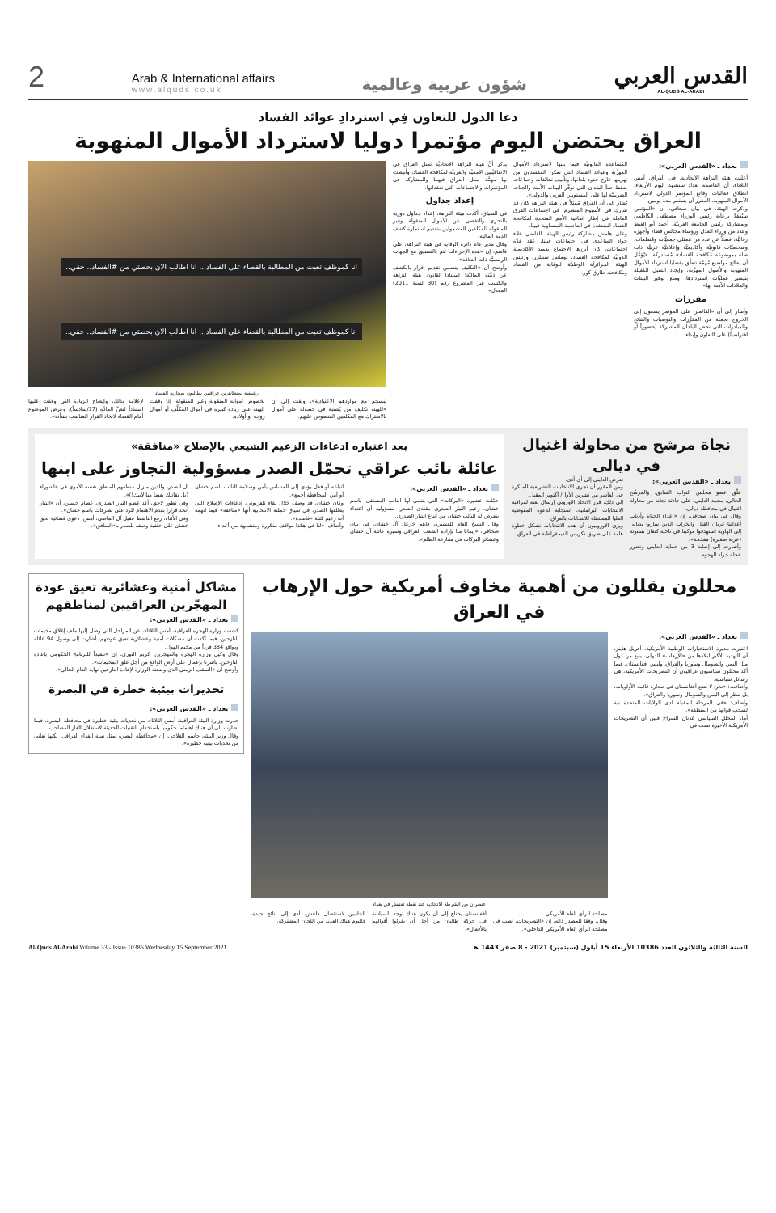2
Arab & International affairs
www.alquds.co.uk
شؤون عربية وعالمية
القدس العربي
AL-QUDS AL-ARABI
دعا الدول للتعاون فِي استردادِ عوائد الفساد
العراق يحتضن اليوم مؤتمرا دوليا لاسترداد الأموال المنهوبة
بغداد ـ «القدس العربي»:
أعلنت هيئة النزاهة الاتحادية، في العراق، أمس الثلاثاء، أن العاصمة بغداد ستشهد اليوم الأربعاء، انطلاق فعاليات وقائع المؤتمر الدولي لاسترداد الأموال المنهوبة، المقرر أن يستمر مدة يومين.
وذكرت الهيئة، في بيان صحافي، أن «المؤتمر، سيُعقدُ برعاية رئيس الوزراء مصطفى الكاظمي وبمشاركة رئيس الجامعة العربيَّة، أحمد أبو الغيط وعدد من وزراء العدل ورؤساء مجالس قضاء وأجهزة رقابيَّة، فضلاً عن عدد من مُمثلي جمعيَّات ومُنظمات، وشخصيَّات قانونيَّة وأكاديميَّة وإعلاميَّة عربيَّة ذات صلة بموضوعة مُكافحة الفساد» مُستدركة: «يُؤمَّل أن يعالج مواضيع مُهمَّة تتعلَّق بقضايا استرداد الأموال المنهوبة والأصول المهرَّبة، وإيجاد السبل الكفيلة بتيسير عمليَّات استردادها، ومنع توفير البيئات والملاذات الآمنة لها».
مقررات
وأشار إلى أن «القائمين على المؤتمر يسعون إلى الخروج بجملة من المقرَّرات والتوصيات والنتائج والمبادرات التي تحض البلدان المشاركة (حضوراً أو افتراضياً) على التعاون وإبداء
المُساعدة القانونيَّة فيما بينها لاسترداد الأموال المهرَّبة وعوائد الفساد التي تمكن المفسدون من تهريبها خارج حدود بلدانها، وتأليف تحالفات وجماعات ضغط ضدَّ البلدان التي توفِّر البيئات الآمنة والجنات الضريبيَّة لها على المستويين العربي والدولي».
يُشار إلى أن العراق مُمثلاً في هيئة النزاهة كان قد شارك في الأسبوع المنصرم، في اجتماعات الفرق العاملة في إطار اتفاقية الأمم المتحدة لمكافحة الفساد المنعقدة في العاصمة النمساوية فيينا.
وعلى هامش مشاركة رئيس الهيئة، القاضي علاء جواد الساعدي في اجتماعات فيينا، عقد عدَّة اجتماعات، كان أبرزها الاجتماع بعميد الأكاديمية الدوليَّة لمكافحة الفساد، توماس ستيلزر، ورئيس الهيئة الجزائريَّة الوطنيَّة للوقاية من الفساد ومكافحته طارق كور.
يذكر أنَّ هيئة النزاهة الاتحاديَّة تمثل العراق في الاتفاقيَّتين الأمميَّة والعربيَّة لمكافحة الفساد، وأنيطت بها مهمَّة تمثل العراق فيهما والمشاركة في المؤتمرات والاجتماعات التي تعقدانها.
إعداد جداول
في السياق، أكدت هيئة النزاهة، إعداد جداول دورية بالتحري والتقصي عن الأموال المنقولة وغير المنقولة للمكلفين المشمولين بتقديم استمارة كشف الذمة المالية.
وقال مدير عام دائرة الوقاية في هيئة النزاهة، علي قاسم، إن «هذه الإجراءات تتم بالتنسيق مع الجهات الرسميَّة ذات العلاقة».
وأوضح أن «التكليف يتضمن تقديم إقرار بالكشف عن ذمَّته الماليَّة؛ استنادا لقانون هيئة النزاهة والكسب غير المشروع رقم (30 لسنة 2011) المعدل».
انا كموظف تعبت من المطالبة بالقضاء على الفساد .. انا اطالب الان بحصتي من #الفساد.. حقي..
انا كموظف تعبت من المطالبة بالقضاء على الفساد .. انا اطالب الان بحصتي من #الفساد.. حقي..
أرشيفية لمتظاهرين عراقيين يطالبون بمحاربة الفساد
ينسجم مع مواردهم الاعتيادية»، ولفت إلى أن «للهيئة تكليف من يُشتبه في حصوله على أموال بالاشتراك مع المكلفين المنصوص عليهم.
بخصوص أمواله المنقولة وغير المنقولة، إذا وقفت الهيئة على زيادة كبيرة في أموال المُكلَّف أو أموال زوجه أو أولاده.
لإعلامه بذلك، وإيضاح الزيادة التي وقفت عليها استناداً لنصِّ المادَّة (17/سادساً)، وعرض الموضوع أمام القضاء لاتخاذ القرار المناسب بشأنه».
نجاة مرشح من محاولة اغتيال في ديالى
بغداد ـ «القدس العربي»:
علّق عضو مجلس النواب السابق، والمرشّح الحالي، محمد الدايني، على حادثة نجاته من محاولة اغتيال في محافظة ديالى.
وقال في بيان صحافي، إن «أعداء الحياة وأذناب أعداتنا غربان القتل والخراب الذين ساروا بديالى إلى الهاوية استهدفوا موكبنا في ناحية كنعان بستوتة (عربة صغيرة) مفخخة».
وأشارت إلى إصابة 3 من حماية الدايني وتضرر عجلة جراء الهجوم.
تعرض الدايني إلى أي أذى.
ومن المقرر أن تجري الانتخابات التشريعية المبكرة في العاشر من تشرين الأول/ أكتوبر المقبل.
إلى ذلك، قرر الاتحاد الأوروبي إرسال بعثة لمراقبة الانتخابات البرلمانية، استجابة لدعوة المفوضية العليا المستقلة للانتخابات بالعراق.
ويرى الأوروبيون أن هذه الانتخابات تشكل خطوة هامة على طريق تكريس الديمقراطية في العراق.
بعد اعتباره ادعاءات الزعيم الشيعي بالإصلاح «منافقة»
عائلة نائب عراقي تحمّل الصدر مسؤولية التجاوز على ابنها
بغداد ـ «القدس العربي»:
حمّلت عشيرة «البركات» التي ينتمي لها النائب المستقل، باسم خشان، زعيم التيار الصدري مقتدى الصدر، مسؤولية أي اعتداء يتعرض له النائب خشان من أتباع التيار الصدري.
وقال الشيخ العام للعشيرة، فاهم خزعل آل خشان، في بيان صحافي، «إيمانا منا بإرادة الشعب العراقي وسيرة عائلة آل خشان وعشائر البركات في مقارعة الظلم».
اتباعه أو فعل يؤدي إلى المساس بأمن وسلامة النائب باسم خشان أو أمن المحافظة أجمع».
وكان خشان، قد وصف خلال لقاء تلفزيوني، إدعاءات الإصلاح التي يطلقها الصدر، في سياق حملته الانتخابية أنها «منافقة» فيما اتهمه أنه زعيم كتلة «فاسدة».
وأضاف: «لنا في هكذا مواقف متكررة ومتشابهة من أعداء
آل الصدر، والذين مازال منطقهم المنطق نفسه الأموي في عاشوراء (بل نقاتلك بغضا منا لأبيك!)».
وفي تطور لاحق، أكد عضو التيار الصدري، عصام حسين، أن «التيار أتخذ قرارا بعدم الاهتمام للرد على تصرفات باسم خشان».
وفي الأثناء، رفع الناشط عقيل آل الماضي، أمس، دعوى قضائية بحق خشان على خلفية وصفه للصدر بـ«المنافق».
محللون يقللون من أهمية مخاوف أمريكية حول الإرهاب في العراق
بغداد ـ «القدس العربي»:
اعتبرت مديرة الاستخبارات الوطنية الأمريكية، أفريل هاينز، أن التهديد الأكبر لبلادها من «الإرهاب» الدولي، ينبع من دول مثل اليمن والصومال وسوريا والعراق، وليس أفغانستان، فيما أكد محللون سياسيون عراقيون أن التصريحات الأمريكية، هي رسائل سياسية.
وأضافت: «نحن لا نضع أفغانستان في صدارة قائمة الأولويات، بل ننظر إلى اليمن والصومال وسوريا والعراق».
وأضاف: «في المرحلة المقبلة لدى الولايات المتحدة نية لسحب قواتها من المنطقة».
أما، المحلل السياسي عدنان السراج فبين أن التصريحات الأمريكية الأخيرة تصب في
عنصران من الشرطة الاتحادية عند نقطة تفتيش في بغداد
مصلحة الرأي العام الأمريكي.
وقال، وفقا للمصدر ذاته، إن «التصريحات، تصب في مصلحة الرأي العام الأمريكي الداخلي».
أفغانستان يحتاج إلى أن يكون هناك توجه للسياسة في حركة طالبان من أجل أن يقرئوا أقوالهم بالأفعال».
الجانبين لاستئصال داعش، أدى إلى نتائج جيدة، فاليوم هناك العديد من اللجان المشتركة.
مشاكل أمنية وعشائرية تعيق عودة المهجّرين العراقيين لمناطقهم
بغداد ـ «القدس العربي»:
كشفت وزارة الهجرة العراقية، أمس الثلاثاء، عن المراحل التي وصل إليها ملف إغلاق مخيمات النازحين، فيما أكدت أن مشكلات أمنية وعشائرية تعيق عودتهم، أشارت إلى وصول 94 عائلة وبواقع 384 فرداً من مخيم الهول.
وقال وكيل وزارة الهجرة والمهجرين، كريم النوري، إن «تنفيذاً للبرنامج الحكومي بإعادة النازحين، باشرنا بإعمال على أرض الواقع من أجل غلق المخيمات».
وأوضح أن «السقف الزمني الذي وضعته الوزارة لإعادة النازحين نهاية العام الحالي».
تحذيرات بيئية خطرة في البصرة
بغداد ـ «القدس العربي»:
حذرت وزارة البيئة العراقية، أمس الثلاثاء، من تحديات بيئية خطيرة في محافظة البصرة، فيما أشارت إلى أن هناك اهتماماً حكومياً باستخدام التقنيات الحديثة لاستغلال الغاز المصاحب.
وقال وزير البيئة، جاسم الفلاحي، إن «محافظة البصرة تمثل سلة الغذاء العراقي، لكنها تعاني من تحديات بيئية خطيرة».
Al-Quds Al-Arabi Volume 33 - Issue 10386 Wednesday 15 September 2021 السنة الثالثة والثلاثون العدد 10386 الأربعاء 15 أيلول (سبتمبر) 2021 - 8 صفر 1443 هـ